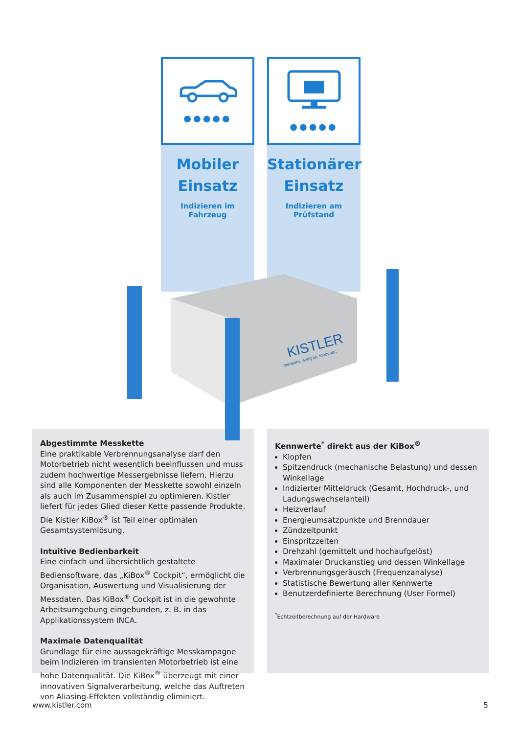●●●●●
Mobiler
Einsatz
Indizieren im Fahrzeug
●●●●●
Stationärer
Einsatz
Indizieren am Prüfstand
Abgestimmte Messkette
Eine praktikable Verbrennungsanalyse darf den Motorbetrieb nicht wesentlich beeinflussen und muss zudem hochwertige Messergebnisse liefern. Hierzu sind alle Komponenten der Messkette sowohl einzeln als auch im Zusammenspiel zu optimieren. Kistler liefert für jedes Glied dieser Kette passende Produkte. Die Kistler KiBox<sup>®</sup> ist Teil einer optimalen Gesamtsystemlösung.
Intuitive Bedienbarkeit
Eine einfach und übersichtlich gestaltete Bediensoftware, das „KiBox<sup>®</sup> Cockpit“, ermöglicht die Organisation, Auswertung und Visualisierung der Messdaten. Das KiBox<sup>®</sup> Cockpit ist in die gewohnte Arbeitsumgebung eingebunden, z. B. in das Applikationssystem INCA.
Maximale Datenqualität
Grundlage für eine aussagekräftige Messkampagne beim Indizieren im transienten Motorbetrieb ist eine hohe Datenqualität. Die KiBox<sup>®</sup> überzeugt mit einer innovativen Signalverarbeitung, welche das Auftreten von Aliasing-Effekten vollständig eliminiert.
Kennwerte<sup>*</sup> direkt aus der KiBox<sup>®</sup>
Klopfen
Spitzendruck (mechanische Belastung) und dessen Winkellage
Indizierter Mitteldruck (Gesamt, Hochdruck-, und Ladungswechselanteil)
Heizverlauf
Energieumsatzpunkte und Brenndauer
Zündzeitpunkt
Einspritzzeiten
Drehzahl (gemittelt und hochaufgelöst)
Maximaler Druckanstieg und dessen Winkellage
Verbrennungsgeräusch (Frequenzanalyse)
Statistische Bewertung aller Kennwerte
Benutzerdefinierte Berechnung (User Formel)
<sup>*</sup> Echtzeitberechnung auf der Hardware
KISTLER
measure. analyze. innovate.
www.kistler.com 5